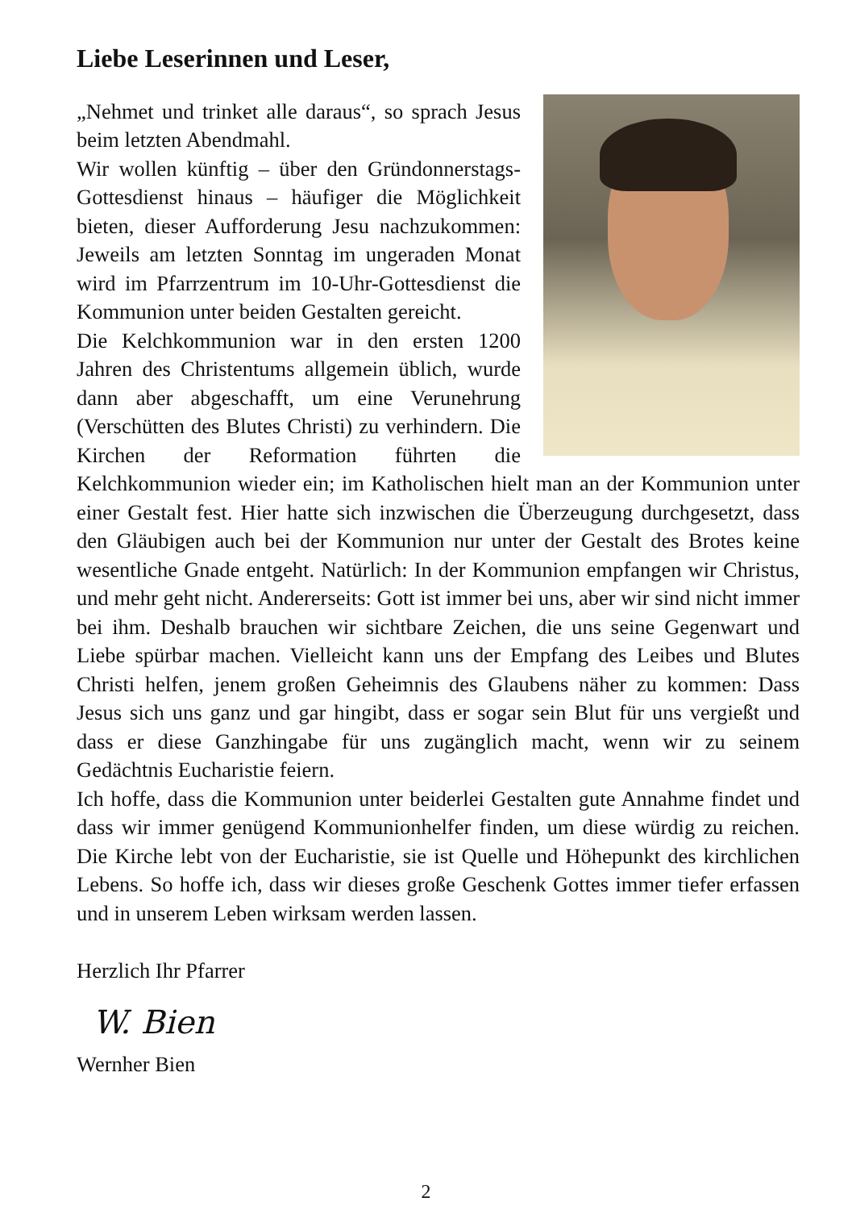Liebe Leserinnen und Leser,
„Nehmet und trinket alle daraus“, so sprach Jesus beim letzten Abendmahl.
Wir wollen künftig – über den Gründonnerstags-Gottesdienst hinaus – häufiger die Möglichkeit bieten, dieser Aufforderung Jesu nachzukommen: Jeweils am letzten Sonntag im ungeraden Monat wird im Pfarrzentrum im 10-Uhr-Gottesdienst die Kommunion unter beiden Gestalten gereicht.
Die Kelchkommunion war in den ersten 1200 Jahren des Christentums allgemein üblich, wurde dann aber abgeschafft, um eine Verunehrung (Verschütten des Blutes Christi) zu verhindern. Die Kirchen der Reformation führten die Kelchkommunion wieder ein; im Katholischen hielt man an der Kommunion unter einer Gestalt fest. Hier hatte sich inzwischen die Überzeugung durchgesetzt, dass den Gläubigen auch bei der Kommunion nur unter der Gestalt des Brotes keine wesentliche Gnade entgeht. Natürlich: In der Kommunion empfangen wir Christus, und mehr geht nicht. Andererseits: Gott ist immer bei uns, aber wir sind nicht immer bei ihm. Deshalb brauchen wir sichtbare Zeichen, die uns seine Gegenwart und Liebe spürbar machen. Vielleicht kann uns der Empfang des Leibes und Blutes Christi helfen, jenem großen Geheimnis des Glaubens näher zu kommen: Dass Jesus sich uns ganz und gar hingibt, dass er sogar sein Blut für uns vergießt und dass er diese Ganzhingabe für uns zugänglich macht, wenn wir zu seinem Gedächtnis Eucharistie feiern.
Ich hoffe, dass die Kommunion unter beiderlei Gestalten gute Annahme findet und dass wir immer genügend Kommunionhelfer finden, um diese würdig zu reichen. Die Kirche lebt von der Eucharistie, sie ist Quelle und Höhepunkt des kirchlichen Lebens. So hoffe ich, dass wir dieses große Geschenk Gottes immer tiefer erfassen und in unserem Leben wirksam werden lassen.
Herzlich Ihr Pfarrer
W. Bien
Wernher Bien
2